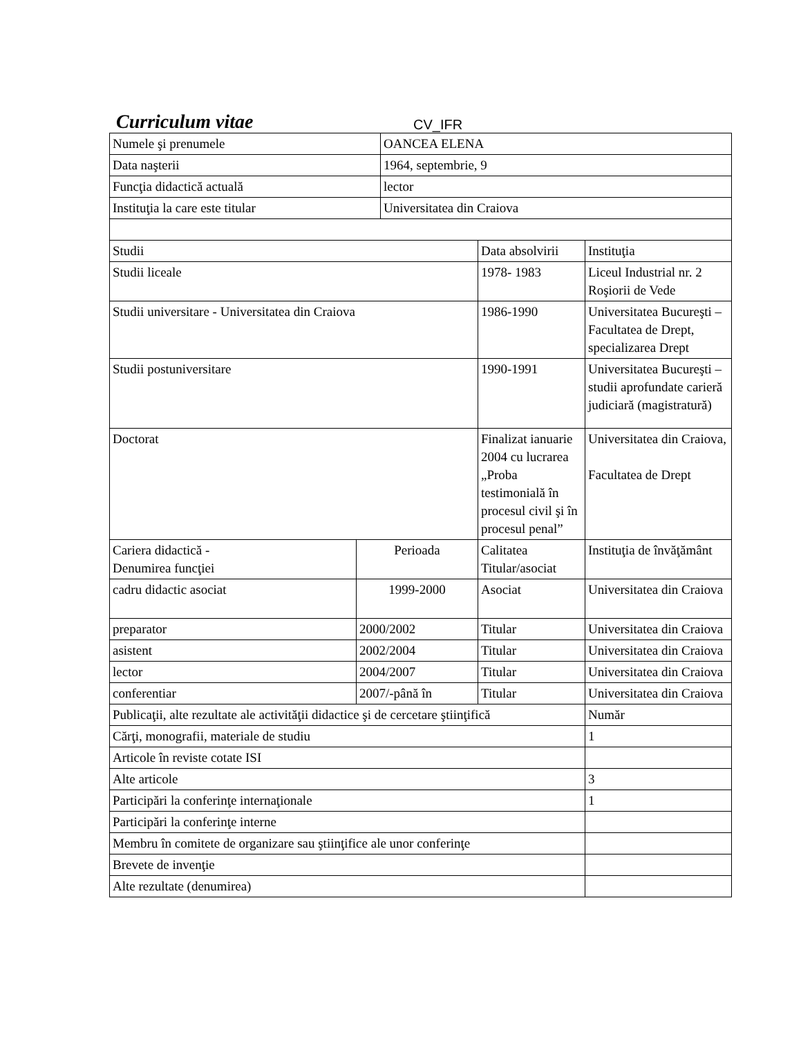Curriculum vitae CV_IFR
| Numele şi prenumele | | OANCEA ELENA | | |
| Data naşterii | | 1964, septembrie, 9 | | |
| Funcţia didactică actuală | | lector | | |
| Instituţia la care este titular | | Universitatea din Craiova | | |
| Studii | | | Data absolvirii | Instituţia |
| Studii liceale | | | 1978- 1983 | Liceul Industrial nr. 2 Roşiorii de Vede |
| Studii universitare - Universitatea din Craiova | | | 1986-1990 | Universitatea Bucureşti – Facultatea de Drept, specializarea Drept |
| Studii postuniversitare | | | 1990-1991 | Universitatea Bucureşti – studii aprofundate carieră judiciară (magistratură) |
| Doctorat | | | Finalizat ianuarie 2004 cu lucrarea „Proba testimonială în procesul civil şi în procesul penal” | Universitatea din Craiova, Facultatea de Drept |
| Cariera didactică - Denumirea funcţiei | Perioada | | Calitatea Titular/asociat | Instituţia de învăţământ |
| cadru didactic asociat | 1999-2000 | | Asociat | Universitatea din Craiova |
| preparator | 2000/2002 | | Titular | Universitatea din Craiova |
| asistent | 2002/2004 | | Titular | Universitatea din Craiova |
| lector | 2004/2007 | | Titular | Universitatea din Craiova |
| conferentiar | 2007/-până în | | Titular | Universitatea din Craiova |
| Publicaţii, alte rezultate ale activităţii didactice şi de cercetare ştiinţifică | | | | Număr |
| Cărţi, monografii, materiale de studiu | | | | 1 |
| Articole în reviste cotate ISI | | | | |
| Alte articole | | | | 3 |
| Participări la conferinţe internaţionale | | | | 1 |
| Participări la conferinţe interne | | | | |
| Membru în comitete de organizare sau ştiinţifice ale unor conferinţe | | | | |
| Brevete de invenţie | | | | |
| Alte rezultate (denumirea) | | | | |